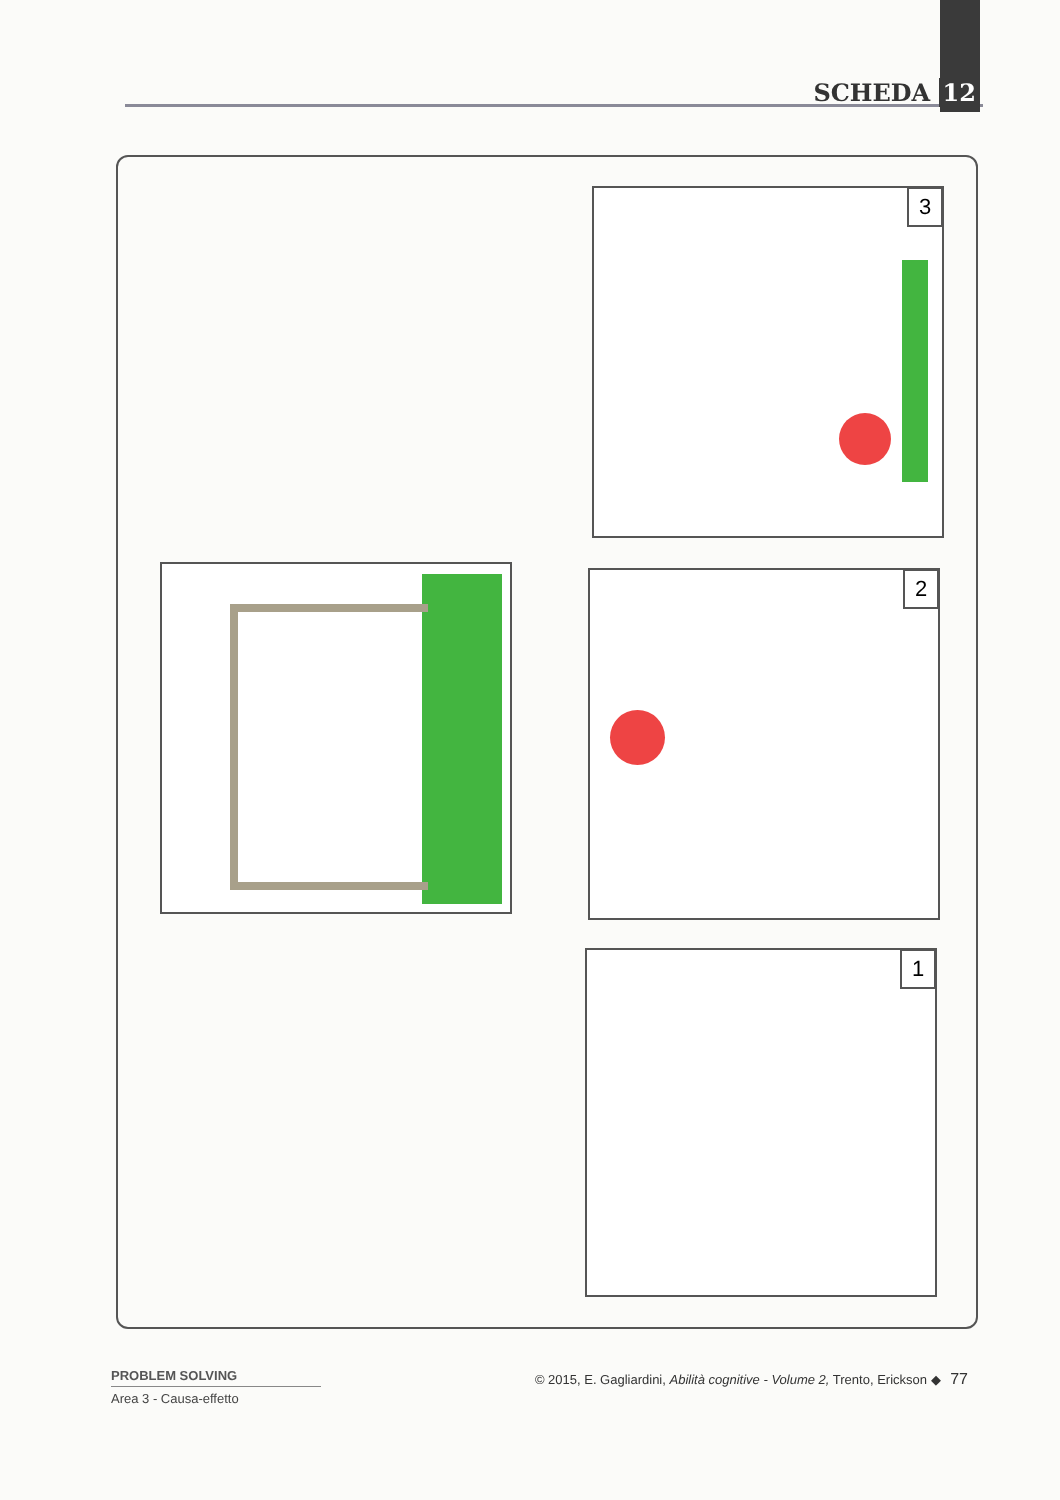SCHEDA 12
3
2
1
PROBLEM SOLVING
Area 3 - Causa-effetto
© 2015, E. Gagliardini, Abilità cognitive - Volume 2, Trento, Erickson ◆ 77